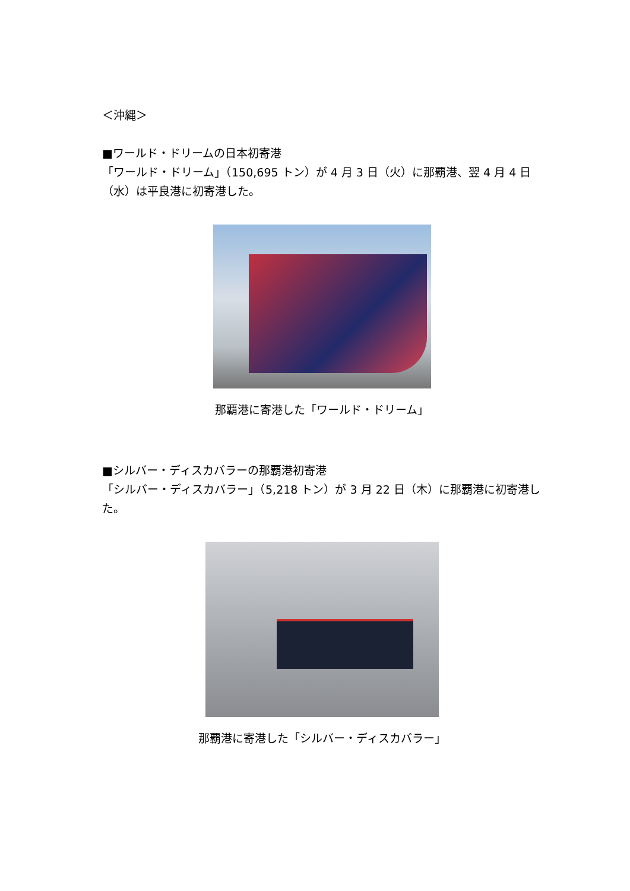＜沖縄＞
■ワールド・ドリームの日本初寄港
「ワールド・ドリーム」（150,695 トン）が 4 月 3 日（火）に那覇港、翌 4 月 4 日（水）は平良港に初寄港した。
那覇港に寄港した「ワールド・ドリーム」
■シルバー・ディスカバラーの那覇港初寄港
「シルバー・ディスカバラー」（5,218 トン）が 3 月 22 日（木）に那覇港に初寄港した。
那覇港に寄港した「シルバー・ディスカバラー」